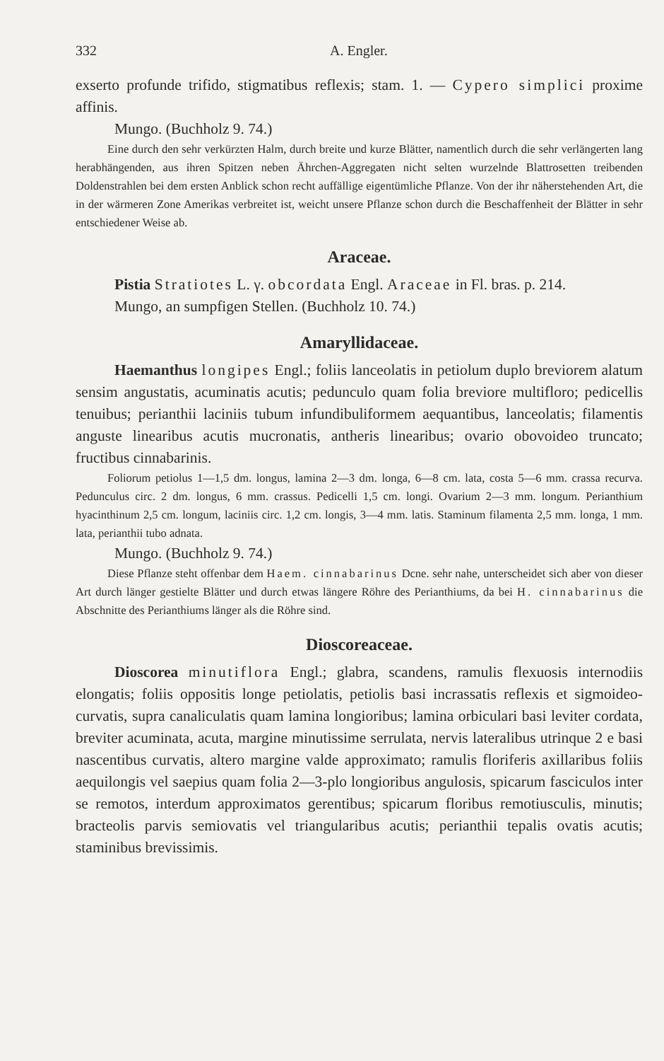332 A. Engler.
exserto profunde trifido, stigmatibus reflexis; stam. 1. — Cypero simplici proxime affinis.
Mungo. (Buchholz 9. 74.)
Eine durch den sehr verkürzten Halm, durch breite und kurze Blätter, namentlich durch die sehr verlängerten lang herabhängenden, aus ihren Spitzen neben Ährchen-Aggregaten nicht selten wurzelnde Blattrosetten treibenden Doldenstrahlen bei dem ersten Anblick schon recht auffällige eigentümliche Pflanze. Von der ihr näherstehenden Art, die in der wärmeren Zone Amerikas verbreitet ist, weicht unsere Pflanze schon durch die Beschaffenheit der Blätter in sehr entschiedener Weise ab.
Araceae.
Pistia Stratiotes L. γ. obcordata Engl. Araceae in Fl. bras. p. 214.
Mungo, an sumpfigen Stellen. (Buchholz 10. 74.)
Amaryllidaceae.
Haemanthus longipes Engl.; foliis lanceolatis in petiolum duplo breviorem alatum sensim angustatis, acuminatis acutis; pedunculo quam folia breviore multifloro; pedicellis tenuibus; perianthii laciniis tubum infundibuliformem aequantibus, lanceolatis; filamentis anguste linearibus acutis mucronatis, antheris linearibus; ovario obovoideo truncato; fructibus cinnabarinis.
Foliorum petiolus 1—1,5 dm. longus, lamina 2—3 dm. longa, 6—8 cm. lata, costa 5—6 mm. crassa recurva. Pedunculus circ. 2 dm. longus, 6 mm. crassus. Pedicelli 1,5 cm. longi. Ovarium 2—3 mm. longum. Perianthium hyacinthinum 2,5 cm. longum, laciniis circ. 1,2 cm. longis, 3—4 mm. latis. Staminum filamenta 2,5 mm. longa, 1 mm. lata, perianthii tubo adnata.
Mungo. (Buchholz 9. 74.)
Diese Pflanze steht offenbar dem Haem. cinnabarinus Dcne. sehr nahe, unterscheidet sich aber von dieser Art durch länger gestielte Blätter und durch etwas längere Röhre des Perianthiums, da bei H. cinnabarinus die Abschnitte des Perianthiums länger als die Röhre sind.
Dioscoreaceae.
Dioscorea minutiflora Engl.; glabra, scandens, ramulis flexuosis internodiis elongatis; foliis oppositis longe petiolatis, petiolis basi incrassatis reflexis et sigmoideo-curvatis, supra canaliculatis quam lamina longioribus; lamina orbiculari basi leviter cordata, breviter acuminata, acuta, margine minutissime serrulata, nervis lateralibus utrinque 2 e basi nascentibus curvatis, altero margine valde approximato; ramulis floriferis axillaribus foliis aequilongis vel saepius quam folia 2—3-plo longioribus angulosis, spicarum fasciculos inter se remotos, interdum approximatos gerentibus; spicarum floribus remotiusculis, minutis; bracteolis parvis semiovatis vel triangularibus acutis; perianthii tepalis ovatis acutis; staminibus brevissimis.